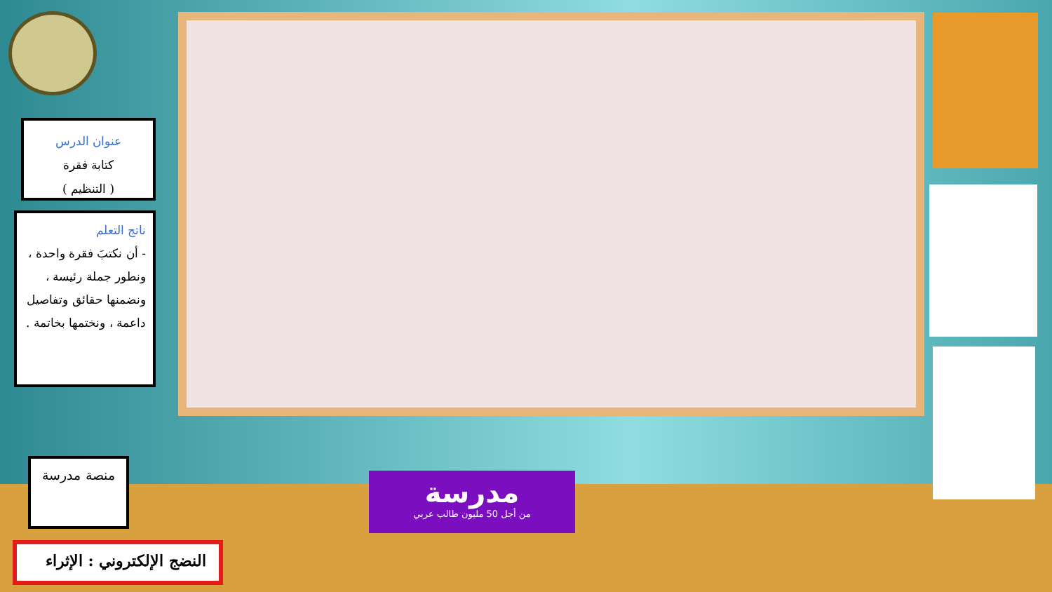عنوان الدرس
كتابة فقرة
( التنظيم )
ناتج التعلم
- أن نكتبَ فقرة واحدة ، ونطور جملة رئيسة ، ونضمنها حقائق وتفاصيل داعمة ، ونختمها بخاتمة .
منصة مدرسة
مدرسة
من أجل 50 مليون طالب عربي
النضج الإلكتروني : الإثراء